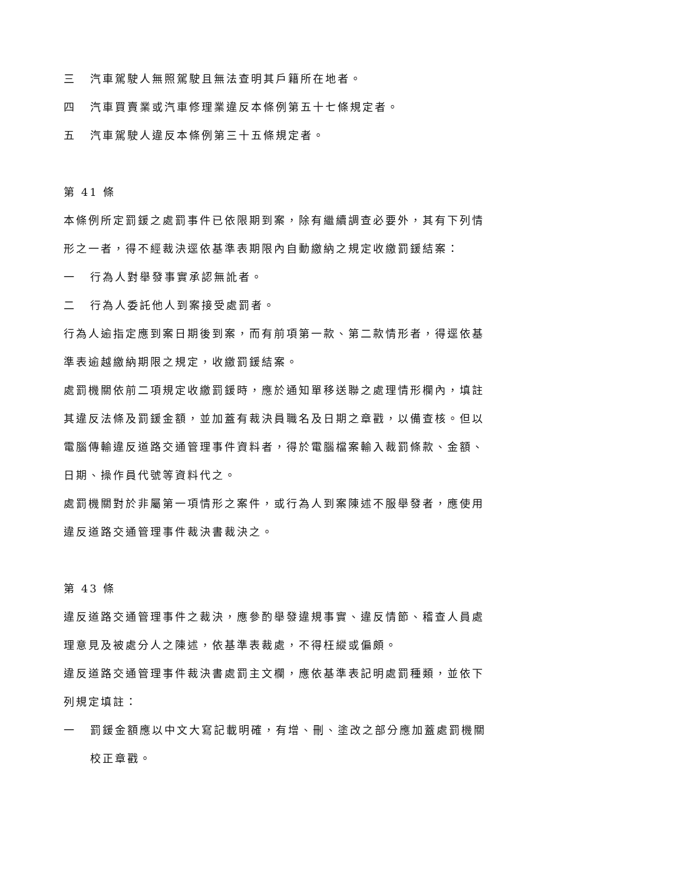三 汽車駕駛人無照駕駛且無法查明其戶籍所在地者。
四 汽車買賣業或汽車修理業違反本條例第五十七條規定者。
五 汽車駕駛人違反本條例第三十五條規定者。
第 41 條
本條例所定罰鍰之處罰事件已依限期到案，除有繼續調查必要外，其有下列情形之一者，得不經裁決逕依基準表期限內自動繳納之規定收繳罰鍰結案：
一 行為人對舉發事實承認無訛者。
二 行為人委託他人到案接受處罰者。
行為人逾指定應到案日期後到案，而有前項第一款、第二款情形者，得逕依基準表逾越繳納期限之規定，收繳罰鍰結案。
處罰機關依前二項規定收繳罰鍰時，應於通知單移送聯之處理情形欄內，填註其違反法條及罰鍰金額，並加蓋有裁決員職名及日期之章戳，以備查核。但以電腦傳輸違反道路交通管理事件資料者，得於電腦檔案輸入裁罰條款、金額、日期、操作員代號等資料代之。
處罰機關對於非屬第一項情形之案件，或行為人到案陳述不服舉發者，應使用違反道路交通管理事件裁決書裁決之。
第 43 條
違反道路交通管理事件之裁決，應參酌舉發違規事實、違反情節、稽查人員處理意見及被處分人之陳述，依基準表裁處，不得枉縱或偏頗。
違反道路交通管理事件裁決書處罰主文欄，應依基準表記明處罰種類，並依下列規定填註：
一 罰鍰金額應以中文大寫記載明確，有增、刪、塗改之部分應加蓋處罰機關校正章戳。